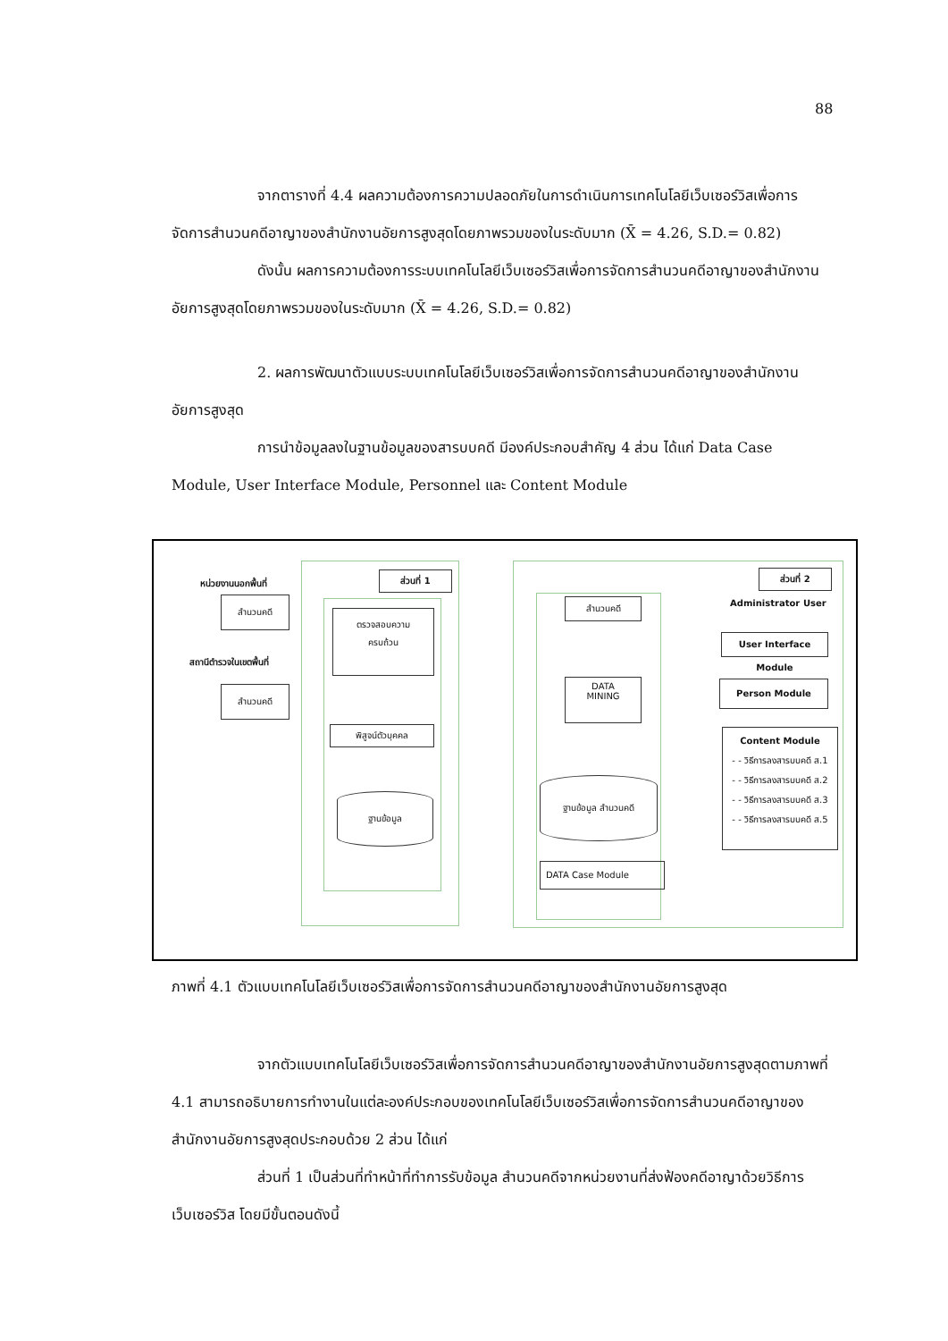88
จากตารางที่ 4.4 ผลความต้องการความปลอดภัยในการดำเนินการเทคโนโลยีเว็บเซอร์วิสเพื่อการจัดการสำนวนคดีอาญาของสำนักงานอัยการสูงสุดโดยภาพรวมของในระดับมาก (X̄ = 4.26, S.D.= 0.82)
ดังนั้น ผลการความต้องการระบบเทคโนโลยีเว็บเซอร์วิสเพื่อการจัดการสำนวนคดีอาญาของสำนักงานอัยการสูงสุดโดยภาพรวมของในระดับมาก (X̄ = 4.26, S.D.= 0.82)
2. ผลการพัฒนาตัวแบบระบบเทคโนโลยีเว็บเซอร์วิสเพื่อการจัดการสำนวนคดีอาญาของสำนักงานอัยการสูงสุด
การนำข้อมูลลงในฐานข้อมูลของสารบบคดี มีองค์ประกอบสำคัญ 4 ส่วน ได้แก่ Data Case Module, User Interface Module, Personnel และ Content Module
หน่วยงานนอกพื้นที่
สำนวนคดี
สถานีตำรวจในเขตพื้นที่
สำนวนคดี
ส่วนที่ 1
ตรวจสอบความ
ครบถ้วน
พิสูจน์ตัวบุคคล
ฐานข้อมูล
สำนวนคดี
DATA
MINING
ฐานข้อมูล สำนวนคดี
DATA Case Module
ส่วนที่ 2
Administrator User
User Interface Module
Person Module
Content Module
- - วิธีการลงสารบบคดี ส.1
- - วิธีการลงสารบบคดี ส.2
- - วิธีการลงสารบบคดี ส.3
- - วิธีการลงสารบบคดี ส.5
ภาพที่ 4.1 ตัวแบบเทคโนโลยีเว็บเซอร์วิสเพื่อการจัดการสำนวนคดีอาญาของสำนักงานอัยการสูงสุด
จากตัวแบบเทคโนโลยีเว็บเซอร์วิสเพื่อการจัดการสำนวนคดีอาญาของสำนักงานอัยการสูงสุดตามภาพที่ 4.1 สามารถอธิบายการทำงานในแต่ละองค์ประกอบของเทคโนโลยีเว็บเซอร์วิสเพื่อการจัดการสำนวนคดีอาญาของสำนักงานอัยการสูงสุดประกอบด้วย 2 ส่วน ได้แก่
ส่วนที่ 1 เป็นส่วนที่ทำหน้าที่ทำการรับข้อมูล สำนวนคดีจากหน่วยงานที่ส่งฟ้องคดีอาญาด้วยวิธีการเว็บเซอร์วิส โดยมีขั้นตอนดังนี้